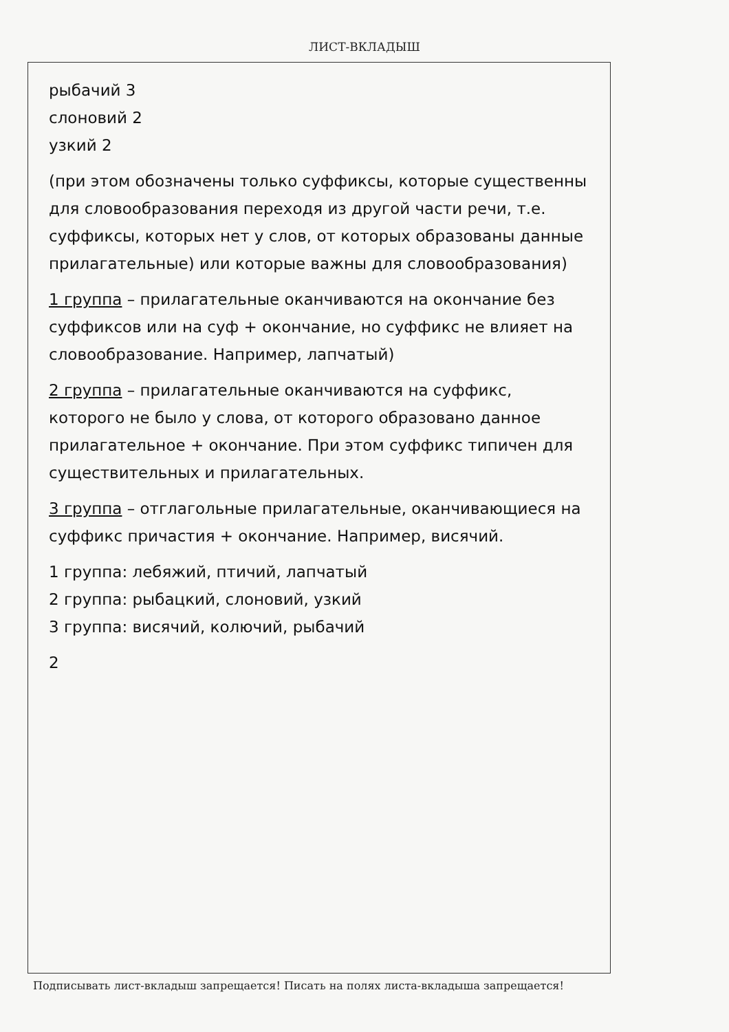ЛИСТ-ВКЛАДЫШ
рыбачий 3
слоновий 2
узкий 2
(при этом обозначены только суффиксы, которые существенны для словообразования переходя из другой части речи, т.е. суффиксы, которых нет у слов, от которых образованы данные прилагательные) или которые важны для словообразования)
1 группа – прилагательные оканчиваются на окончание без суффиксов или на суф + окончание, но суффикс не влияет на словообразование. Например, лапчатый)
2 группа – прилагательные оканчиваются на суффикс, которого не было у слова, от которого образовано данное прилагательное + окончание. При этом суффикс типичен для существительных и прилагательных.
3 группа – отглагольные прилагательные, оканчивающиеся на суффикс причастия + окончание. Например, висячий.
1 группа: лебяжий, птичий, лапчатый
2 группа: рыбацкий, слоновий, узкий
3 группа: висячий, колючий, рыбачий
2
Подписывать лист-вкладыш запрещается! Писать на полях листа-вкладыша запрещается!